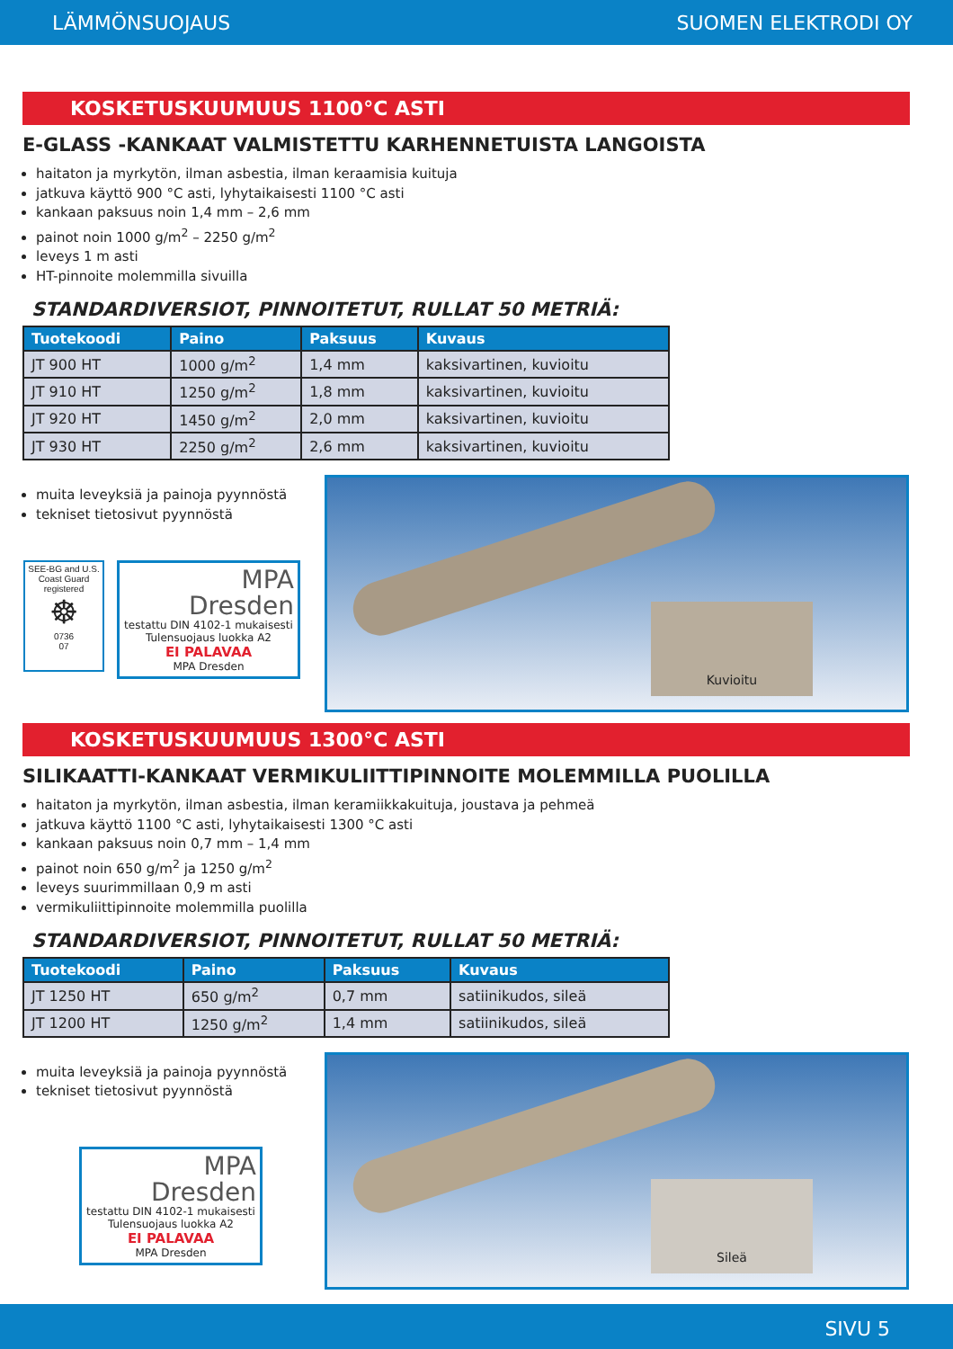LÄMMÖNSUOJAUS SUOMEN ELEKTRODI OY
KOSKETUSKUUMUUS 1100°C ASTI
E-GLASS -KANKAAT VALMISTETTU KARHENNETUISTA LANGOISTA
haitaton ja myrkytön, ilman asbestia, ilman keraamisia kuituja
jatkuva käyttö 900 °C asti, lyhytaikaisesti 1100 °C asti
kankaan paksuus noin 1,4 mm – 2,6 mm
painot noin 1000 g/m<sup>2</sup> – 2250 g/m<sup>2</sup>
leveys 1 m asti
HT-pinnoite molemmilla sivuilla
STANDARDIVERSIOT, PINNOITETUT, RULLAT 50 METRIÄ:
| Tuotekoodi | Paino | Paksuus | Kuvaus |
| --- | --- | --- | --- |
| JT 900 HT | 1000 g/m<sup>2</sup> | 1,4 mm | kaksivartinen, kuvioitu |
| JT 910 HT | 1250 g/m<sup>2</sup> | 1,8 mm | kaksivartinen, kuvioitu |
| JT 920 HT | 1450 g/m<sup>2</sup> | 2,0 mm | kaksivartinen, kuvioitu |
| JT 930 HT | 2250 g/m<sup>2</sup> | 2,6 mm | kaksivartinen, kuvioitu |
muita leveyksiä ja painoja pyynnöstä
tekniset tietosivut pyynnöstä
SEE-BG and U.S. Coast Guard registered
☸
0736
07
MPA
Dresden
testattu DIN 4102-1 mukaisesti
Tulensuojaus luokka A2
EI PALAVAA
MPA Dresden
Kuvioitu
KOSKETUSKUUMUUS 1300°C ASTI
SILIKAATTI-KANKAAT VERMIKULIITTIPINNOITE MOLEMMILLA PUOLILLA
haitaton ja myrkytön, ilman asbestia, ilman keramiikkakuituja, joustava ja pehmeä
jatkuva käyttö 1100 °C asti, lyhytaikaisesti 1300 °C asti
kankaan paksuus noin 0,7 mm – 1,4 mm
painot noin 650 g/m<sup>2</sup> ja 1250 g/m<sup>2</sup>
leveys suurimmillaan 0,9 m asti
vermikuliittipinnoite molemmilla puolilla
STANDARDIVERSIOT, PINNOITETUT, RULLAT 50 METRIÄ:
| Tuotekoodi | Paino | Paksuus | Kuvaus |
| --- | --- | --- | --- |
| JT 1250 HT | 650 g/m<sup>2</sup> | 0,7 mm | satiinikudos, sileä |
| JT 1200 HT | 1250 g/m<sup>2</sup> | 1,4 mm | satiinikudos, sileä |
muita leveyksiä ja painoja pyynnöstä
tekniset tietosivut pyynnöstä
MPA
Dresden
testattu DIN 4102-1 mukaisesti
Tulensuojaus luokka A2
EI PALAVAA
MPA Dresden
Sileä
SIVU 5